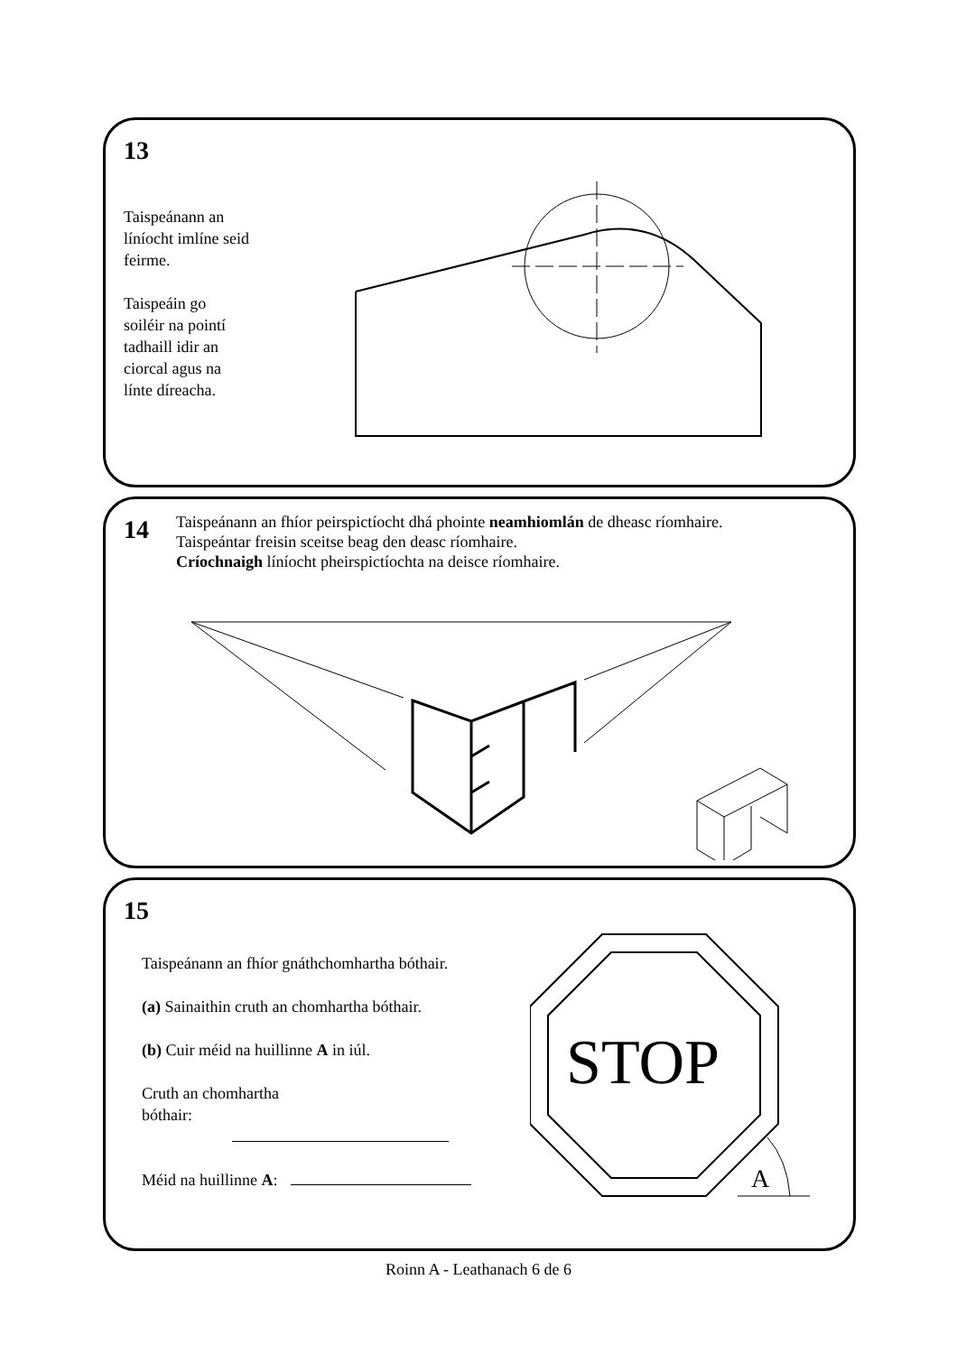13
Taispeánann an líníocht imlíne seid feirme.
Taispeáin go soiléir na pointí tadhaill idir an ciorcal agus na línte díreacha.
14
Taispeánann an fhíor peirspictíocht dhá phointe neamhiomlán de dheasc ríomhaire.
Taispeántar freisin sceitse beag den deasc ríomhaire.
Críochnaigh líníocht pheirspictíochta na deisce ríomhaire.
15
Taispeánann an fhíor gnáthchomhartha bóthair.
(a) Sainaithin cruth an chomhartha bóthair.
(b) Cuir méid na huillinne A in iúl.
Cruth an chomhartha
bóthair:
Méid na huillinne A:
STOP
A
Roinn A - Leathanach 6 de 6